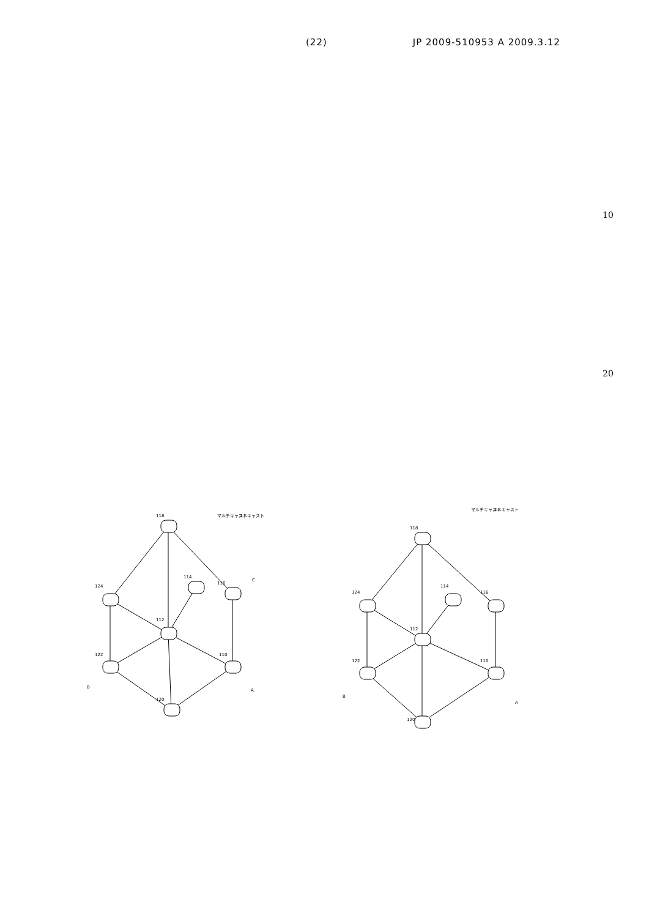(22) JP 2009-510953 A 2009.3.12
10
20
118
124
112
114
116
122
110
120
B
A
C
マルチキャスト
ユニキャスト
118
124
112
114
116
122
110
120
B
A
マルチキャスト
ユニキャスト